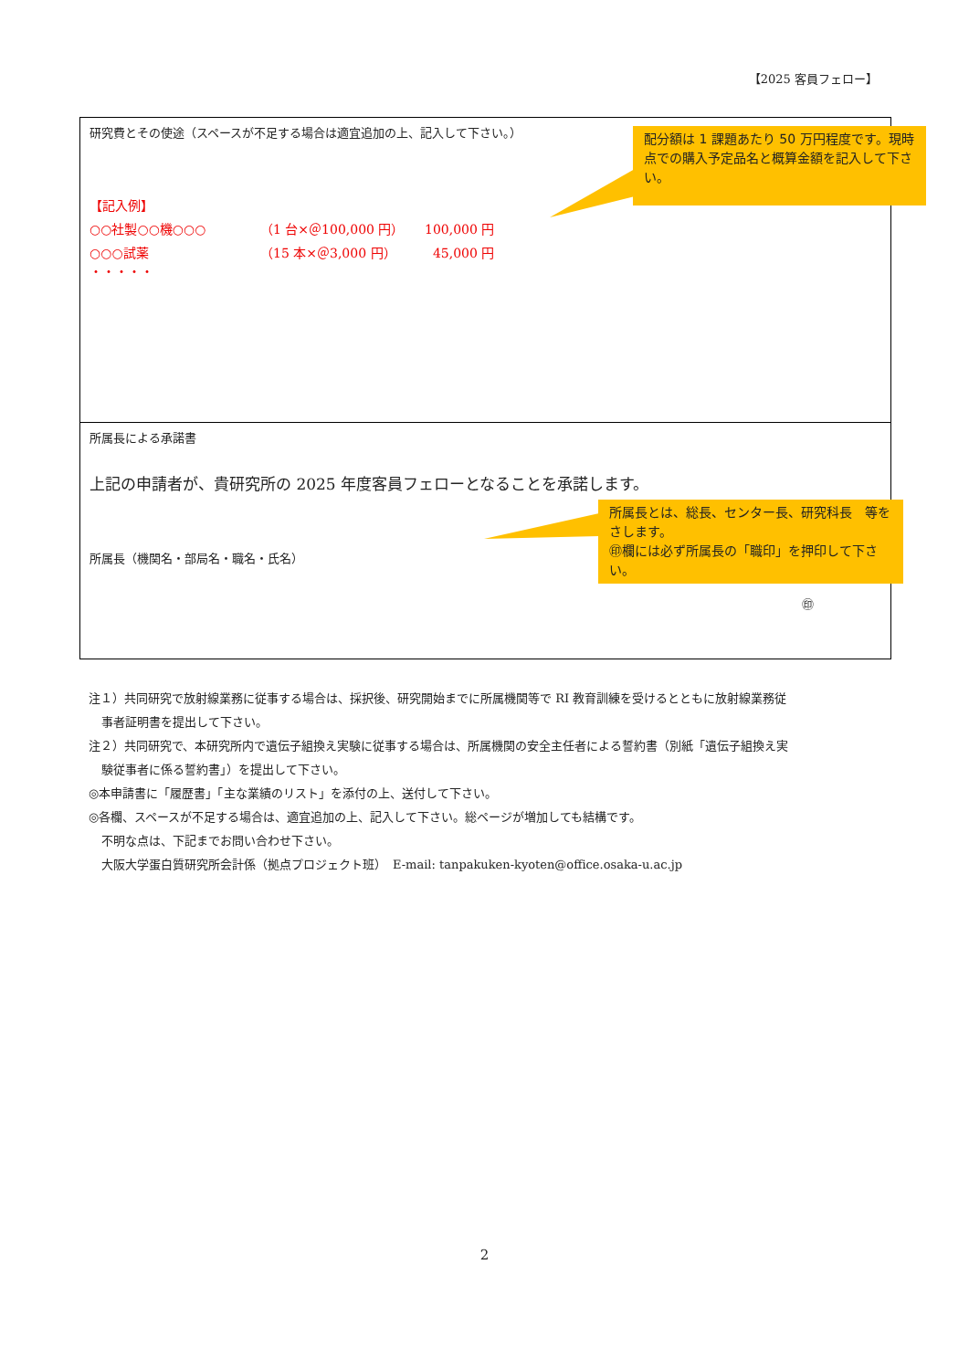【2025 客員フェロー】
研究費とその使途（スペースが不足する場合は適宜追加の上、記入して下さい。）
【記入例】
○○社製○○機○○○ （1 台×＠100,000 円） 100,000 円
○○○試薬 （15 本×＠3,000 円） 45,000 円
・・・・・
所属長による承諾書
上記の申請者が、貴研究所の 2025 年度客員フェローとなることを承諾します。
所属長（機関名・部局名・職名・氏名）
㊞
配分額は 1 課題あたり 50 万円程度です。現時点での購入予定品名と概算金額を記入して下さい。
所属長とは、総長、センター長、研究科長　等をさします。
㊞欄には必ず所属長の「職印」を押印して下さい。
注１）共同研究で放射線業務に従事する場合は、採択後、研究開始までに所属機関等で RI 教育訓練を受けるとともに放射線業務従
事者証明書を提出して下さい。
注２）共同研究で、本研究所内で遺伝子組換え実験に従事する場合は、所属機関の安全主任者による誓約書（別紙「遺伝子組換え実
験従事者に係る誓約書」）を提出して下さい。
◎本申請書に「履歴書」「主な業績のリスト」を添付の上、送付して下さい。
◎各欄、スペースが不足する場合は、適宜追加の上、記入して下さい。総ページが増加しても結構です。
不明な点は、下記までお問い合わせ下さい。
大阪大学蛋白質研究所会計係（拠点プロジェクト班）　E-mail: tanpakuken-kyoten@office.osaka-u.ac.jp
2